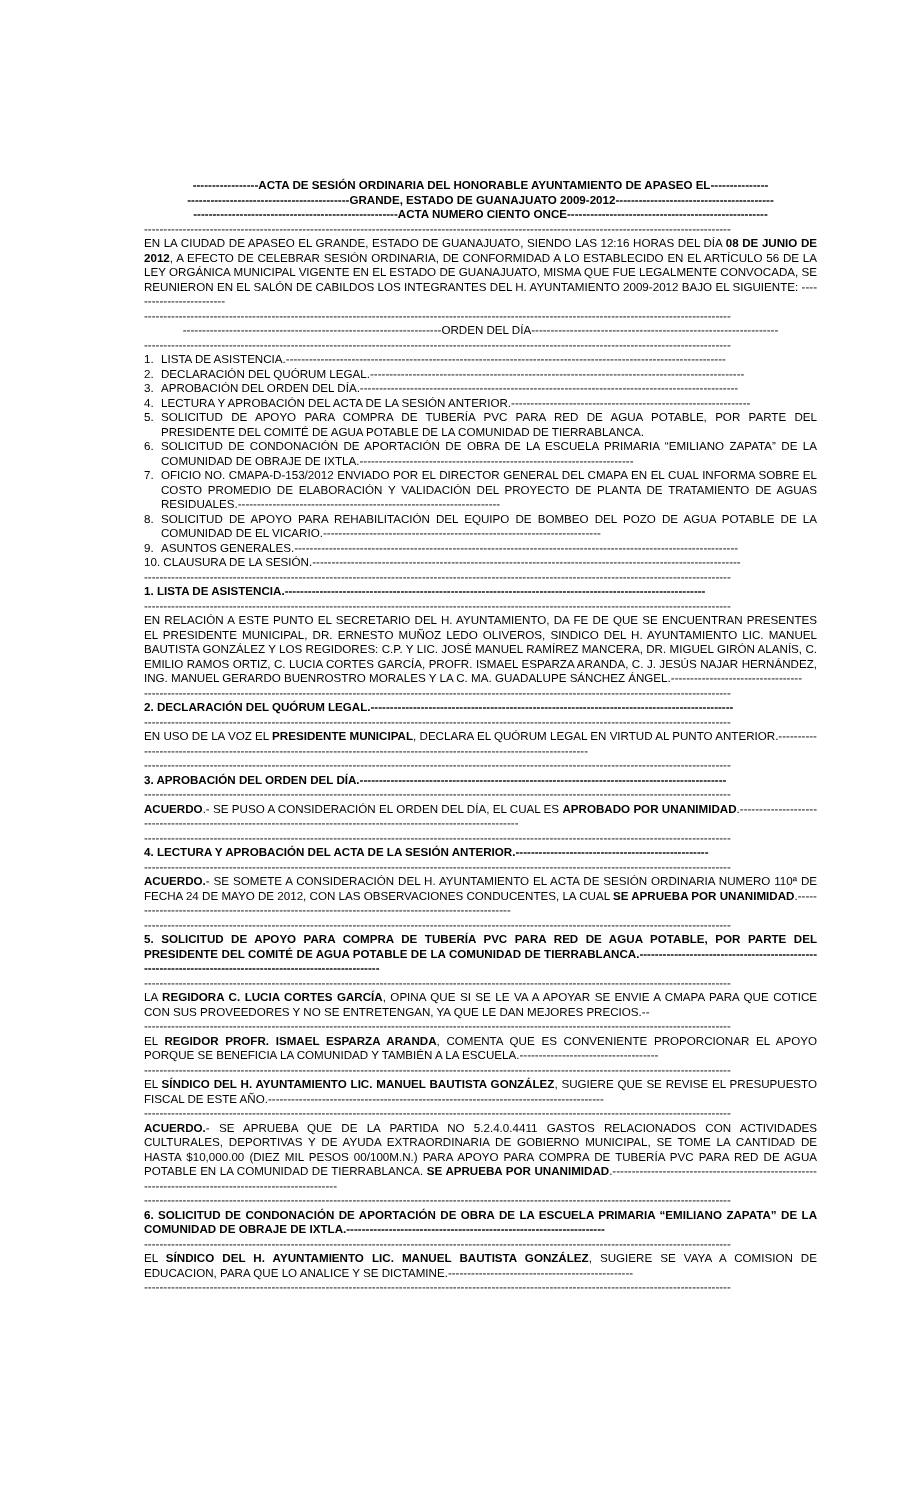-----------------ACTA DE SESIÓN ORDINARIA DEL HONORABLE AYUNTAMIENTO DE APASEO EL---------------
------------------------------------------GRANDE, ESTADO DE GUANAJUATO 2009-2012-----------------------------------------
-----------------------------------------------------ACTA NUMERO CIENTO ONCE----------------------------------------------------
--------------------------------------------------------------------------------------------------------------------------------------------------------
EN LA CIUDAD DE APASEO EL GRANDE, ESTADO DE GUANAJUATO, SIENDO LAS 12:16 HORAS DEL DÍA 08 DE JUNIO DE 2012, A EFECTO DE CELEBRAR SESIÓN ORDINARIA, DE CONFORMIDAD A LO ESTABLECIDO EN EL ARTÍCULO 56 DE LA LEY ORGÁNICA MUNICIPAL VIGENTE EN EL ESTADO DE GUANAJUATO, MISMA QUE FUE LEGALMENTE CONVOCADA, SE REUNIERON EN EL SALÓN DE CABILDOS LOS INTEGRANTES DEL H. AYUNTAMIENTO 2009-2012 BAJO EL SIGUIENTE: -------------------------
--------------------------------------------------------------------------------------------------------------------------------------------------------
-------------------------------------------------------------------ORDEN DEL DÍA----------------------------------------------------------------
--------------------------------------------------------------------------------------------------------------------------------------------------------
1. LISTA DE ASISTENCIA.------------------------------------------------------------------------------------------------------------------
2. DECLARACIÓN DEL QUÓRUM LEGAL.-------------------------------------------------------------------------------------------------
3. APROBACIÓN DEL ORDEN DEL DÍA.--------------------------------------------------------------------------------------------------
4. LECTURA Y APROBACIÓN DEL ACTA DE LA SESIÓN ANTERIOR.--------------------------------------------------------------
5. SOLICITUD DE APOYO PARA COMPRA DE TUBERÍA PVC PARA RED DE AGUA POTABLE, POR PARTE DEL PRESIDENTE DEL COMITÉ DE AGUA POTABLE DE LA COMUNIDAD DE TIERRABLANCA.
6. SOLICITUD DE CONDONACIÓN DE APORTACIÓN DE OBRA DE LA ESCUELA PRIMARIA “EMILIANO ZAPATA” DE LA COMUNIDAD DE OBRAJE DE IXTLA.-----------------------------------------------------------------------
7. OFICIO NO. CMAPA-D-153/2012 ENVIADO POR EL DIRECTOR GENERAL DEL CMAPA EN EL CUAL INFORMA SOBRE EL COSTO PROMEDIO DE ELABORACIÓN Y VALIDACIÓN DEL PROYECTO DE PLANTA DE TRATAMIENTO DE AGUAS RESIDUALES.--------------------------------------------------------------------
8. SOLICITUD DE APOYO PARA REHABILITACIÓN DEL EQUIPO DE BOMBEO DEL POZO DE AGUA POTABLE DE LA COMUNIDAD DE EL VICARIO.------------------------------------------------------------------------
9. ASUNTOS GENERALES.-------------------------------------------------------------------------------------------------------------------
10. CLAUSURA DE LA SESIÓN.---------------------------------------------------------------------------------------------------------------
--------------------------------------------------------------------------------------------------------------------------------------------------------
1. LISTA DE ASISTENCIA.-------------------------------------------------------------------------------------------------------------
--------------------------------------------------------------------------------------------------------------------------------------------------------
EN RELACIÓN A ESTE PUNTO EL SECRETARIO DEL H. AYUNTAMIENTO, DA FE DE QUE SE ENCUENTRAN PRESENTES EL PRESIDENTE MUNICIPAL, DR. ERNESTO MUÑOZ LEDO OLIVEROS, SINDICO DEL H. AYUNTAMIENTO LIC. MANUEL BAUTISTA GONZÁLEZ Y LOS REGIDORES: C.P. Y LIC. JOSÉ MANUEL RAMÍREZ MANCERA, DR. MIGUEL GIRÓN ALANÍS, C. EMILIO RAMOS ORTIZ, C. LUCIA CORTES GARCÍA, PROFR. ISMAEL ESPARZA ARANDA, C. J. JESÚS NAJAR HERNÁNDEZ, ING. MANUEL GERARDO BUENROSTRO MORALES Y LA C. MA. GUADALUPE SÁNCHEZ ÁNGEL.----------------------------------
--------------------------------------------------------------------------------------------------------------------------------------------------------
2. DECLARACIÓN DEL QUÓRUM LEGAL.----------------------------------------------------------------------------------------------
--------------------------------------------------------------------------------------------------------------------------------------------------------
EN USO DE LA VOZ EL PRESIDENTE MUNICIPAL, DECLARA EL QUÓRUM LEGAL EN VIRTUD AL PUNTO ANTERIOR.-----------------------------------------------------------------------------------------------------------------------------
--------------------------------------------------------------------------------------------------------------------------------------------------------
3. APROBACIÓN DEL ORDEN DEL DÍA.-----------------------------------------------------------------------------------------------
--------------------------------------------------------------------------------------------------------------------------------------------------------
ACUERDO.- SE PUSO A CONSIDERACIÓN EL ORDEN DEL DÍA, EL CUAL ES APROBADO POR UNANIMIDAD.---------------------------------------------------------------------------------------------------------------------
--------------------------------------------------------------------------------------------------------------------------------------------------------
4. LECTURA Y APROBACIÓN DEL ACTA DE LA SESIÓN ANTERIOR.--------------------------------------------------
--------------------------------------------------------------------------------------------------------------------------------------------------------
ACUERDO.- SE SOMETE A CONSIDERACIÓN DEL H. AYUNTAMIENTO EL ACTA DE SESIÓN ORDINARIA NUMERO 110ª DE FECHA 24 DE MAYO DE 2012, CON LAS OBSERVACIONES CONDUCENTES, LA CUAL SE APRUEBA POR UNANIMIDAD.----------------------------------------------------------------------------------------------------
--------------------------------------------------------------------------------------------------------------------------------------------------------
5. SOLICITUD DE APOYO PARA COMPRA DE TUBERÍA PVC PARA RED DE AGUA POTABLE, POR PARTE DEL PRESIDENTE DEL COMITÉ DE AGUA POTABLE DE LA COMUNIDAD DE TIERRABLANCA.-----------------------------------------------------------------------------------------------------------
--------------------------------------------------------------------------------------------------------------------------------------------------------
LA REGIDORA C. LUCIA CORTES GARCÍA, OPINA QUE SI SE LE VA A APOYAR SE ENVIE A CMAPA PARA QUE COTICE CON SUS PROVEEDORES Y NO SE ENTRETENGAN, YA QUE LE DAN MEJORES PRECIOS.--
--------------------------------------------------------------------------------------------------------------------------------------------------------
EL REGIDOR PROFR. ISMAEL ESPARZA ARANDA, COMENTA QUE ES CONVENIENTE PROPORCIONAR EL APOYO PORQUE SE BENEFICIA LA COMUNIDAD Y TAMBIÉN A LA ESCUELA.------------------------------------
--------------------------------------------------------------------------------------------------------------------------------------------------------
EL SÍNDICO DEL H. AYUNTAMIENTO LIC. MANUEL BAUTISTA GONZÁLEZ, SUGIERE QUE SE REVISE EL PRESUPUESTO FISCAL DE ESTE AÑO.---------------------------------------------------------------------------------------
--------------------------------------------------------------------------------------------------------------------------------------------------------
ACUERDO.- SE APRUEBA QUE DE LA PARTIDA NO 5.2.4.0.4411 GASTOS RELACIONADOS CON ACTIVIDADES CULTURALES, DEPORTIVAS Y DE AYUDA EXTRAORDINARIA DE GOBIERNO MUNICIPAL, SE TOME LA CANTIDAD DE HASTA $10,000.00 (DIEZ MIL PESOS 00/100M.N.) PARA APOYO PARA COMPRA DE TUBERÍA PVC PARA RED DE AGUA POTABLE EN LA COMUNIDAD DE TIERRABLANCA. SE APRUEBA POR UNANIMIDAD.-------------------------------------------------------------------------------------------------------
--------------------------------------------------------------------------------------------------------------------------------------------------------
6. SOLICITUD DE CONDONACIÓN DE APORTACIÓN DE OBRA DE LA ESCUELA PRIMARIA “EMILIANO ZAPATA” DE LA COMUNIDAD DE OBRAJE DE IXTLA.-------------------------------------------------------------------
--------------------------------------------------------------------------------------------------------------------------------------------------------
EL SÍNDICO DEL H. AYUNTAMIENTO LIC. MANUEL BAUTISTA GONZÁLEZ, SUGIERE SE VAYA A COMISION DE EDUCACION, PARA QUE LO ANALICE Y SE DICTAMINE.------------------------------------------------
--------------------------------------------------------------------------------------------------------------------------------------------------------